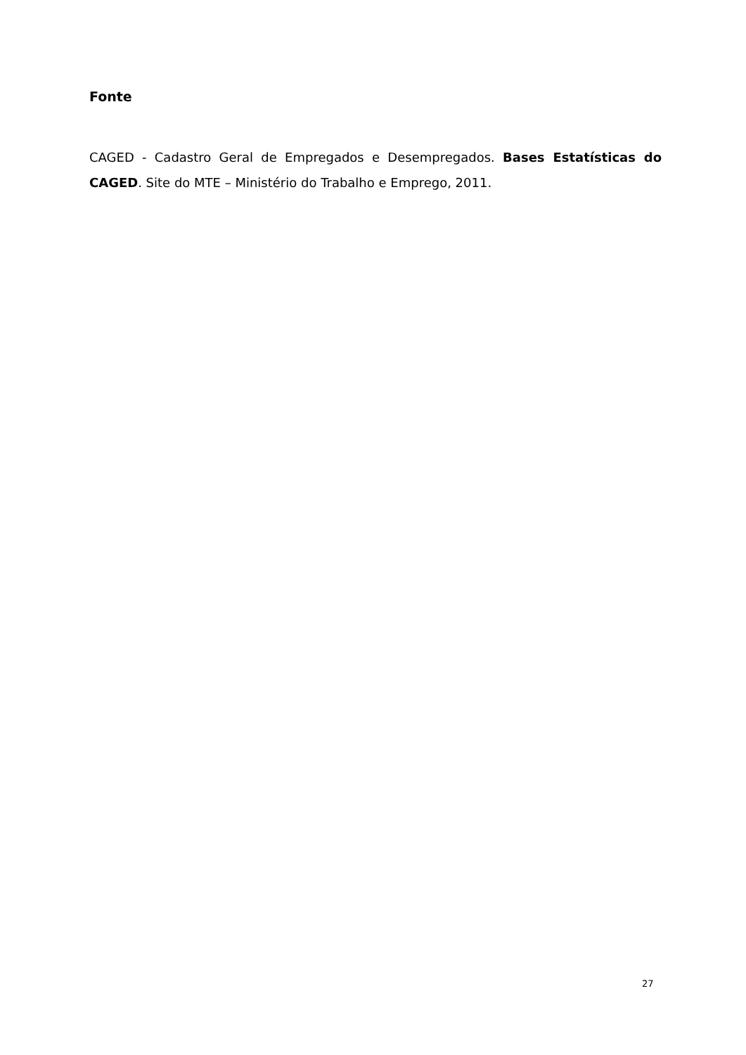Fonte
CAGED - Cadastro Geral de Empregados e Desempregados. Bases Estatísticas do CAGED. Site do MTE – Ministério do Trabalho e Emprego, 2011.
27